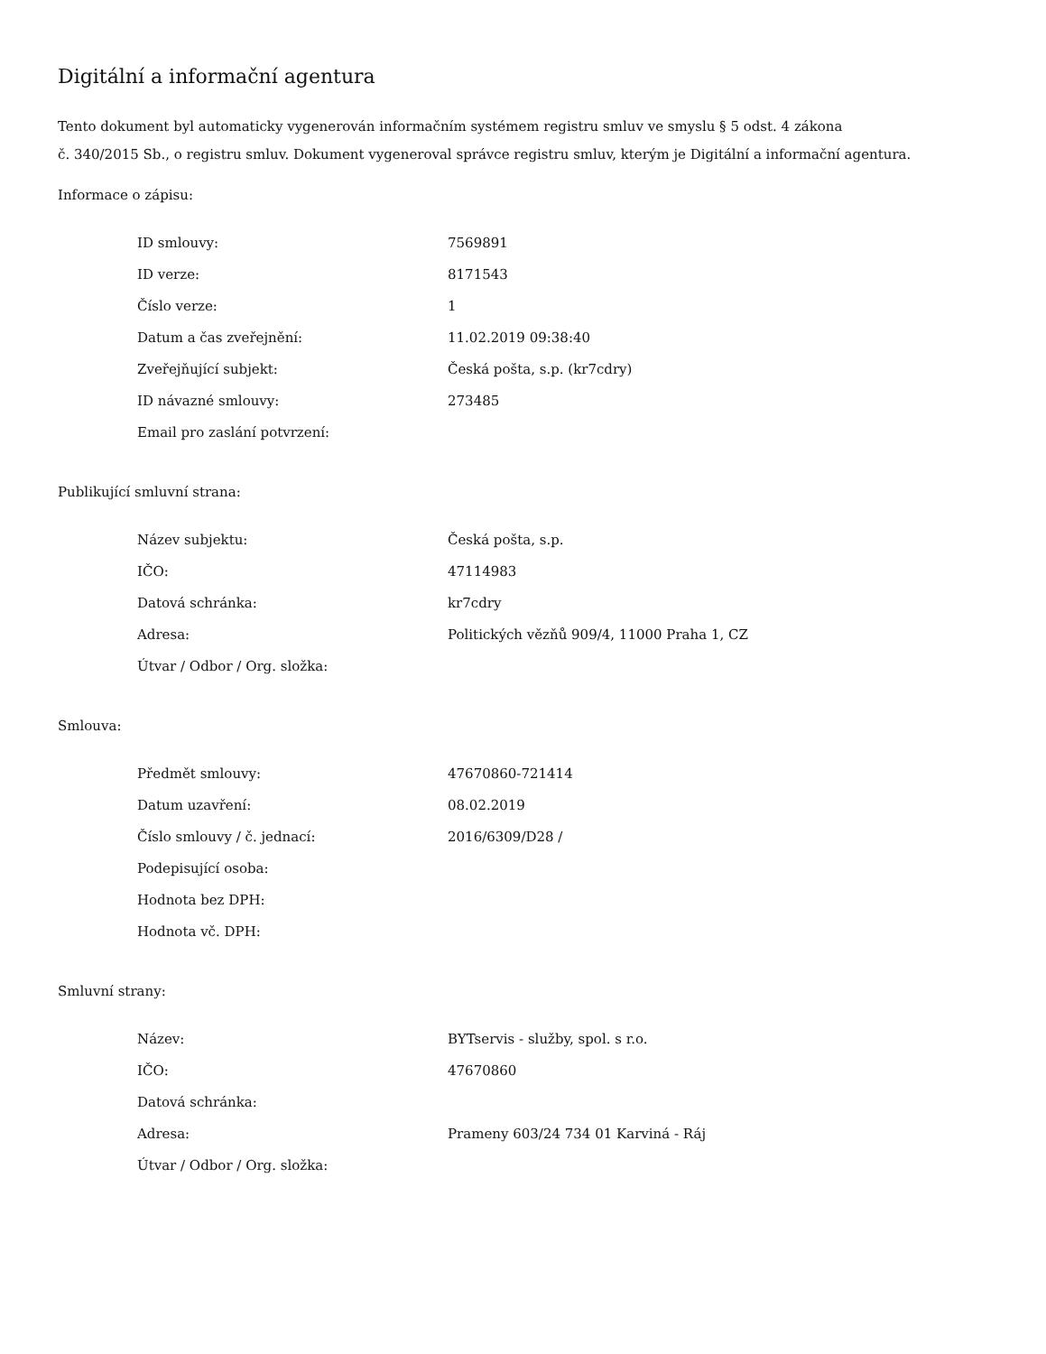Digitální a informační agentura
Tento dokument byl automaticky vygenerován informačním systémem registru smluv ve smyslu § 5 odst. 4 zákona
č. 340/2015 Sb., o registru smluv. Dokument vygeneroval správce registru smluv, kterým je Digitální a informační agentura.
Informace o zápisu:
| ID smlouvy: | 7569891 |
| ID verze: | 8171543 |
| Číslo verze: | 1 |
| Datum a čas zveřejnění: | 11.02.2019 09:38:40 |
| Zveřejňující subjekt: | Česká pošta, s.p. (kr7cdry) |
| ID návazné smlouvy: | 273485 |
| Email pro zaslání potvrzení: | |
Publikující smluvní strana:
| Název subjektu: | Česká pošta, s.p. |
| IČO: | 47114983 |
| Datová schránka: | kr7cdry |
| Adresa: | Politických vězňů 909/4, 11000 Praha 1, CZ |
| Útvar / Odbor / Org. složka: | |
Smlouva:
| Předmět smlouvy: | 47670860-721414 |
| Datum uzavření: | 08.02.2019 |
| Číslo smlouvy / č. jednací: | 2016/6309/D28 / |
| Podepisující osoba: | |
| Hodnota bez DPH: | |
| Hodnota vč. DPH: | |
Smluvní strany:
| Název: | BYTservis - služby, spol. s r.o. |
| IČO: | 47670860 |
| Datová schránka: | |
| Adresa: | Prameny 603/24 734 01 Karviná - Ráj |
| Útvar / Odbor / Org. složka: | |